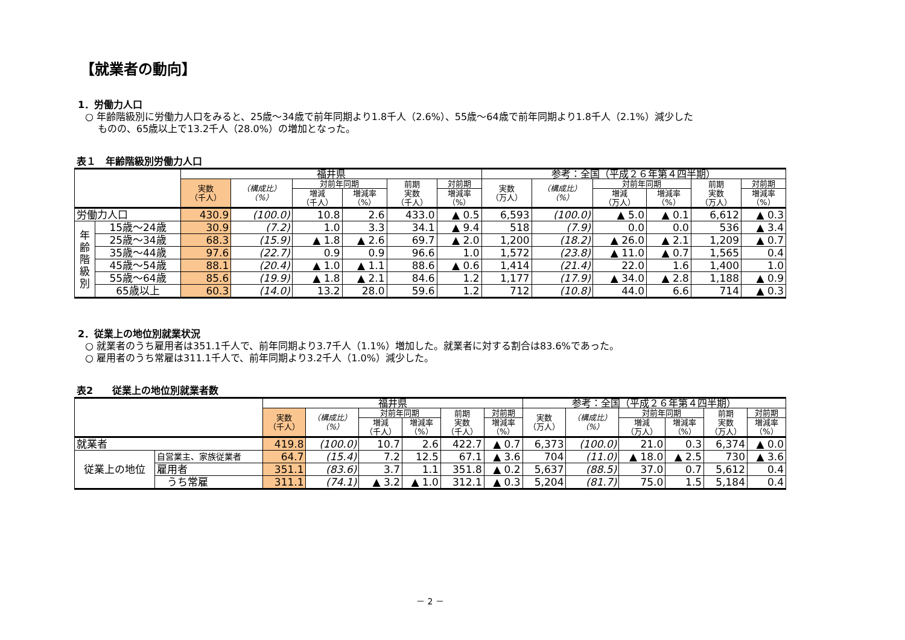【就業者の動向】
1．労働力人口
○ 年齢階級別に労働力人口をみると、25歳～34歳で前年同期より1.8千人（2.6%）、55歳～64歳で前年同期より1.8千人（2.1%）減少した
　 ものの、65歳以上で13.2千人（28.0%）の増加となった。
表１　年齢階級別労働力人口
| | | 福井県 | | | | | | 参考：全国（平成２６年第４四半期） | | | | | |
| --- | --- | --- | --- | --- | --- | --- | --- | --- | --- | --- | --- | --- | --- |
| | | 実数 （千人） | （構成比） （%） | 対前年同期 | | 前期 実数 （千人） | 対前期 | 実数 （万人） | （構成比） （%） | 対前年同期 | | 前期 実数 （万人） | 対前期 |
| | | | | 増減 （千人） | 増減率 （%） | | 増減率 （%） | | | 増減 （万人） | 増減率 （%） | | 増減率 （%） |
| 労働力人口 | | 430.9 | (100.0) | 10.8 | 2.6 | 433.0 | ▲ 0.5 | 6,593 | (100.0) | ▲ 5.0 | ▲ 0.1 | 6,612 | ▲ 0.3 |
| 年 齢 階 級 別 | 15歳～24歳 | 30.9 | (7.2) | 1.0 | 3.3 | 34.1 | ▲ 9.4 | 518 | (7.9) | 0.0 | 0.0 | 536 | ▲ 3.4 |
| | 25歳～34歳 | 68.3 | (15.9) | ▲ 1.8 | ▲ 2.6 | 69.7 | ▲ 2.0 | 1,200 | (18.2) | ▲ 26.0 | ▲ 2.1 | 1,209 | ▲ 0.7 |
| | 35歳～44歳 | 97.6 | (22.7) | 0.9 | 0.9 | 96.6 | 1.0 | 1,572 | (23.8) | ▲ 11.0 | ▲ 0.7 | 1,565 | 0.4 |
| | 45歳～54歳 | 88.1 | (20.4) | ▲ 1.0 | ▲ 1.1 | 88.6 | ▲ 0.6 | 1,414 | (21.4) | 22.0 | 1.6 | 1,400 | 1.0 |
| | 55歳～64歳 | 85.6 | (19.9) | ▲ 1.8 | ▲ 2.1 | 84.6 | 1.2 | 1,177 | (17.9) | ▲ 34.0 | ▲ 2.8 | 1,188 | ▲ 0.9 |
| | 65歳以上 | 60.3 | (14.0) | 13.2 | 28.0 | 59.6 | 1.2 | 712 | (10.8) | 44.0 | 6.6 | 714 | ▲ 0.3 |
2．従業上の地位別就業状況
○ 就業者のうち雇用者は351.1千人で、前年同期より3.7千人（1.1%）増加した。就業者に対する割合は83.6%であった。
○ 雇用者のうち常雇は311.1千人で、前年同期より3.2千人（1.0%）減少した。
表2　　従業上の地位別就業者数
| | | 福井県 | | | | | | 参考：全国（平成２６年第４四半期） | | | | | |
| --- | --- | --- | --- | --- | --- | --- | --- | --- | --- | --- | --- | --- | --- |
| | | 実数 （千人） | （構成比） （%） | 対前年同期 | | 前期 実数 （千人） | 対前期 | 実数 （万人） | （構成比） （%） | 対前年同期 | | 前期 実数 （万人） | 対前期 |
| | | | | 増減 （千人） | 増減率 （%） | | 増減率 （%） | | | 増減 （万人） | 増減率 （%） | | 増減率 （%） |
| 就業者 | | 419.8 | (100.0) | 10.7 | 2.6 | 422.7 | ▲ 0.7 | 6,373 | (100.0) | 21.0 | 0.3 | 6,374 | ▲ 0.0 |
| 従業上の地位 | 自営業主、家族従業者 | 64.7 | (15.4) | 7.2 | 12.5 | 67.1 | ▲ 3.6 | 704 | (11.0) | ▲ 18.0 | ▲ 2.5 | 730 | ▲ 3.6 |
| | 雇用者 | 351.1 | (83.6) | 3.7 | 1.1 | 351.8 | ▲ 0.2 | 5,637 | (88.5) | 37.0 | 0.7 | 5,612 | 0.4 |
| | うち常雇 | 311.1 | (74.1) | ▲ 3.2 | ▲ 1.0 | 312.1 | ▲ 0.3 | 5,204 | (81.7) | 75.0 | 1.5 | 5,184 | 0.4 |
－ 2 －